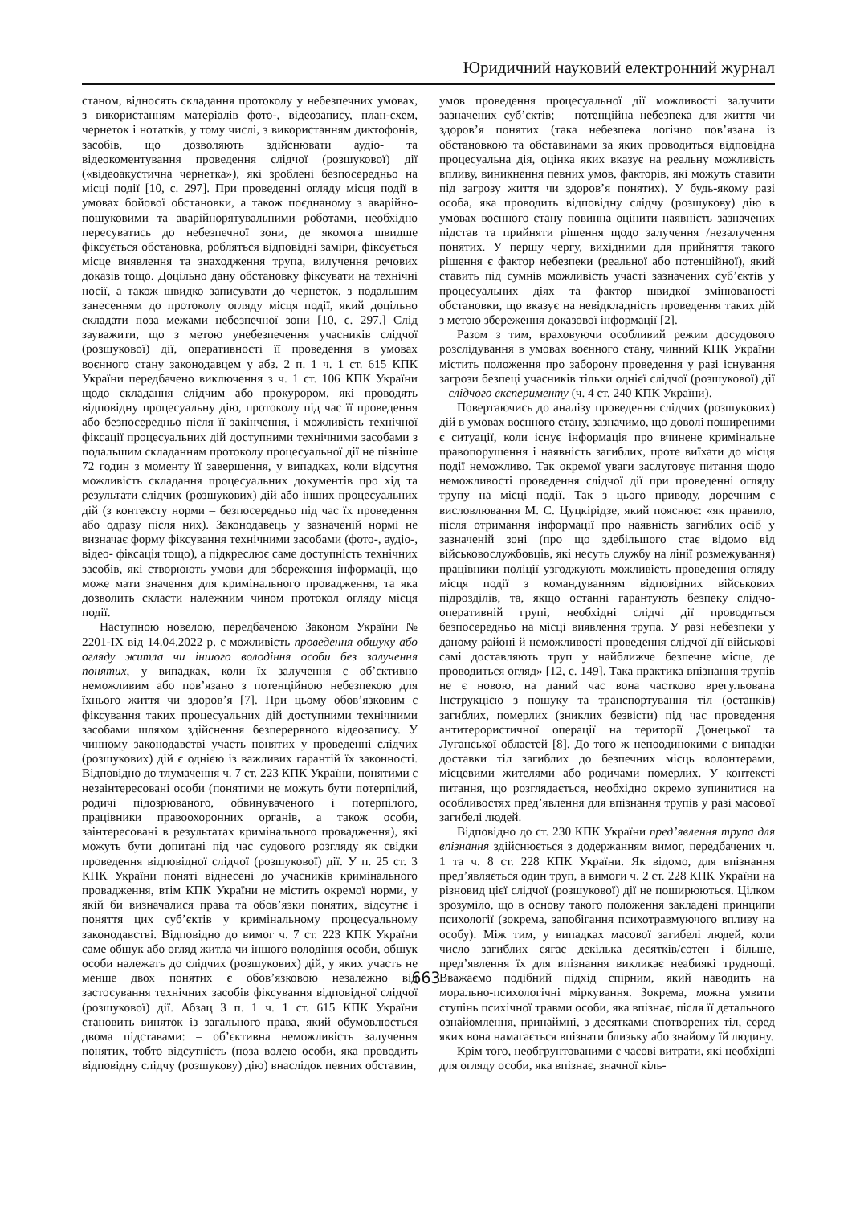Юридичний науковий електронний журнал
станом, відносять складання протоколу у небезпечних умовах, з використанням матеріалів фото-, відеозапису, план-схем, чернеток і нотатків, у тому числі, з використанням диктофонів, засобів, що дозволяють здійснювати аудіо- та відеокоментування проведення слідчої (розшукової) дії («відеоакустична чернетка»), які зроблені безпосередньо на місці події [10, с. 297]. При проведенні огляду місця події в умовах бойової обстановки, а також поєднаному з аварійно-пошуковими та аварійнорятувальними роботами, необхідно пересуватись до небезпечної зони, де якомога швидше фіксується обстановка, робляться відповідні заміри, фіксується місце виявлення та знаходження трупа, вилучення речових доказів тощо. Доцільно дану обстановку фіксувати на технічні носії, а також швидко записувати до чернеток, з подальшим занесенням до протоколу огляду місця події, який доцільно складати поза межами небезпечної зони [10, с. 297.] Слід зауважити, що з метою унебезпечення учасників слідчої (розшукової) дії, оперативності її проведення в умовах воєнного стану законодавцем у абз. 2 п. 1 ч. 1 ст. 615 КПК України передбачено виключення з ч. 1 ст. 106 КПК України щодо складання слідчим або прокурором, які проводять відповідну процесуальну дію, протоколу під час її проведення або безпосередньо після її закінчення, і можливість технічної фіксації процесуальних дій доступними технічними засобами з подальшим складанням протоколу процесуальної дії не пізніше 72 годин з моменту її завершення, у випадках, коли відсутня можливість складання процесуальних документів про хід та результати слідчих (розшукових) дій або інших процесуальних дій (з контексту норми – безпосередньо під час їх проведення або одразу після них). Законодавець у зазначеній нормі не визначає форму фіксування технічними засобами (фото-, аудіо-, відео- фіксація тощо), а підкреслює саме доступність технічних засобів, які створюють умови для збереження інформації, що може мати значення для кримінального провадження, та яка дозволить скласти належним чином протокол огляду місця події.
Наступною новелою, передбаченою Законом України № 2201-IX від 14.04.2022 р. є можливість проведення обшуку або огляду житла чи іншого володіння особи без залучення понятих, у випадках, коли їх залучення є об’єктивно неможливим або пов’язано з потенційною небезпекою для їхнього життя чи здоров’я [7]. При цьому обов’язковим є фіксування таких процесуальних дій доступними технічними засобами шляхом здійснення безперервного відеозапису. У чинному законодавстві участь понятих у проведенні слідчих (розшукових) дій є однією із важливих гарантій їх законності. Відповідно до тлумачення ч. 7 ст. 223 КПК України, понятими є незаінтересовані особи (понятими не можуть бути потерпілий, родичі підозрюваного, обвинуваченого і потерпілого, працівники правоохоронних органів, а також особи, заінтересовані в результатах кримінального провадження), які можуть бути допитані під час судового розгляду як свідки проведення відповідної слідчої (розшукової) дії. У п. 25 ст. 3 КПК України поняті віднесені до учасників кримінального провадження, втім КПК України не містить окремої норми, у якій би визначалися права та обов’язки понятих, відсутнє і поняття цих суб’єктів у кримінальному процесуальному законодавстві. Відповідно до вимог ч. 7 ст. 223 КПК України саме обшук або огляд житла чи іншого володіння особи, обшук особи належать до слідчих (розшукових) дій, у яких участь не менше двох понятих є обов’язковою незалежно від застосування технічних засобів фіксування відповідної слідчої (розшукової) дії. Абзац 3 п. 1 ч. 1 ст. 615 КПК України становить виняток із загального права, який обумовлюється двома підставами: – об’єктивна неможливість залучення понятих, тобто відсутність (поза волею особи, яка проводить відповідну слідчу (розшукову) дію) внаслідок певних обставин,
умов проведення процесуальної дії можливості залучити зазначених суб’єктів; – потенційна небезпека для життя чи здоров’я понятих (така небезпека логічно пов’язана із обстановкою та обставинами за яких проводиться відповідна процесуальна дія, оцінка яких вказує на реальну можливість впливу, виникнення певних умов, факторів, які можуть ставити під загрозу життя чи здоров’я понятих). У будь-якому разі особа, яка проводить відповідну слідчу (розшукову) дію в умовах воєнного стану повинна оцінити наявність зазначених підстав та прийняти рішення щодо залучення /незалучення понятих. У першу чергу, вихідними для прийняття такого рішення є фактор небезпеки (реальної або потенційної), який ставить під сумнів можливість участі зазначених суб’єктів у процесуальних діях та фактор швидкої змінюваності обстановки, що вказує на невідкладність проведення таких дій з метою збереження доказової інформації [2].
Разом з тим, враховуючи особливий режим досудового розслідування в умовах воєнного стану, чинний КПК України містить положення про заборону проведення у разі існування загрози безпеці учасників тільки однієї слідчої (розшукової) дії – слідчого експерименту (ч. 4 ст. 240 КПК України).
Повертаючись до аналізу проведення слідчих (розшукових) дій в умовах воєнного стану, зазначимо, що доволі поширеними є ситуації, коли існує інформація про вчинене кримінальне правопорушення і наявність загиблих, проте виїхати до місця події неможливо. Так окремої уваги заслуговує питання щодо неможливості проведення слідчої дії при проведенні огляду трупу на місці події. Так з цього приводу, доречним є висловлювання М. С. Цуцкірідзе, який пояснює: «як правило, після отримання інформації про наявність загиблих осіб у зазначеній зоні (про що здебільшого стає відомо від військовослужбовців, які несуть службу на лінії розмежування) працівники поліції узгоджують можливість проведення огляду місця події з командуванням відповідних військових підрозділів, та, якщо останні гарантують безпеку слідчо-оперативній групі, необхідні слідчі дії проводяться безпосередньо на місці виявлення трупа. У разі небезпеки у даному районі й неможливості проведення слідчої дії військові самі доставляють труп у найближче безпечне місце, де проводиться огляд» [12, с. 149]. Така практика впізнання трупів не є новою, на даний час вона частково врегульована Інструкцією з пошуку та транспортування тіл (останків) загиблих, померлих (зниклих безвісти) під час проведення антитерористичної операції на території Донецької та Луганської областей [8]. До того ж непоодинокими є випадки доставки тіл загиблих до безпечних місць волонтерами, місцевими жителями або родичами померлих. У контексті питання, що розглядається, необхідно окремо зупинитися на особливостях пред’явлення для впізнання трупів у разі масової загибелі людей.
Відповідно до ст. 230 КПК України пред’явлення трупа для впізнання здійснюється з додержанням вимог, передбачених ч. 1 та ч. 8 ст. 228 КПК України. Як відомо, для впізнання пред’являється один труп, а вимоги ч. 2 ст. 228 КПК України на різновид цієї слідчої (розшукової) дії не поширюються. Цілком зрозуміло, що в основу такого положення закладені принципи психології (зокрема, запобігання психотравмуючого впливу на особу). Між тим, у випадках масової загибелі людей, коли число загиблих сягає декілька десятків/сотен і більше, пред’явлення їх для впізнання викликає неабиякі труднощі. Вважаємо подібний підхід спірним, який наводить на морально-психологічні міркування. Зокрема, можна уявити ступінь психічної травми особи, яка впізнає, після її детального ознайомлення, принаймні, з десятками спотворених тіл, серед яких вона намагається впізнати близьку або знайому їй людину.
Крім того, необгрунтованими є часові витрати, які необхідні для огляду особи, яка впізнає, значної кіль-
663